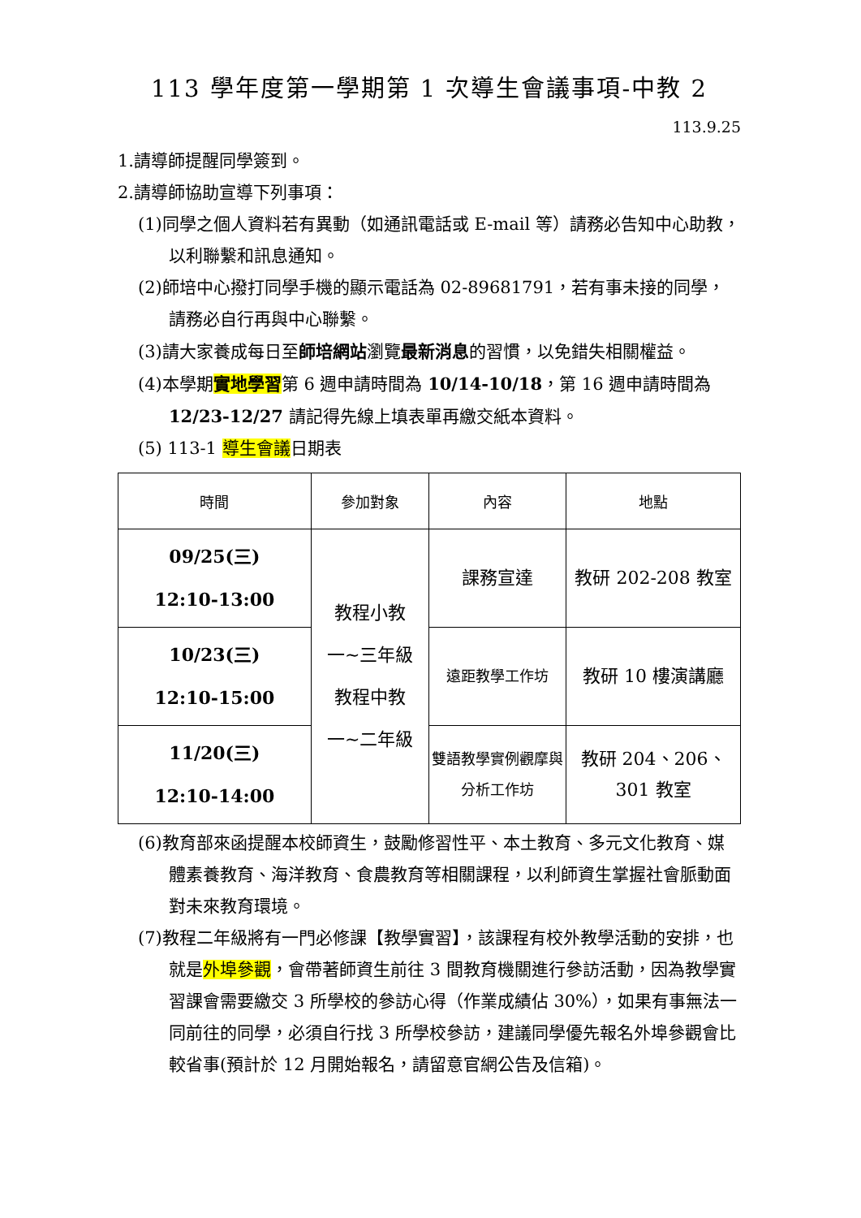113 學年度第一學期第 1 次導生會議事項-中教 2
113.9.25
1.請導師提醒同學簽到。
2.請導師協助宣導下列事項：
(1)同學之個人資料若有異動（如通訊電話或 E-mail 等）請務必告知中心助教，以利聯繫和訊息通知。
(2)師培中心撥打同學手機的顯示電話為 02-89681791，若有事未接的同學，請務必自行再與中心聯繫。
(3)請大家養成每日至師培網站瀏覽最新消息的習慣，以免錯失相關權益。
(4)本學期實地學習第 6 週申請時間為 10/14-10/18，第 16 週申請時間為 12/23-12/27 請記得先線上填表單再繳交紙本資料。
(5) 113-1 導生會議日期表
| 時間 | 參加對象 | 內容 | 地點 |
| --- | --- | --- | --- |
| 09/25(三) 12:10-13:00 | 教程小教 一~三年級 教程中教 一~二年級 | 課務宣達 | 教研 202-208 教室 |
| 10/23(三) 12:10-15:00 | | 遠距教學工作坊 | 教研 10 樓演講廳 |
| 11/20(三) 12:10-14:00 | | 雙語教學實例觀摩與分析工作坊 | 教研 204、206、 301 教室 |
(6)教育部來函提醒本校師資生，鼓勵修習性平、本土教育、多元文化教育、媒體素養教育、海洋教育、食農教育等相關課程，以利師資生掌握社會脈動面對未來教育環境。
(7)教程二年級將有一門必修課【教學實習】，該課程有校外教學活動的安排，也就是外埠參觀，會帶著師資生前往 3 間教育機關進行參訪活動，因為教學實習課會需要繳交 3 所學校的參訪心得（作業成績佔 30%），如果有事無法一同前往的同學，必須自行找 3 所學校參訪，建議同學優先報名外埠參觀會比較省事(預計於 12 月開始報名，請留意官網公告及信箱)。